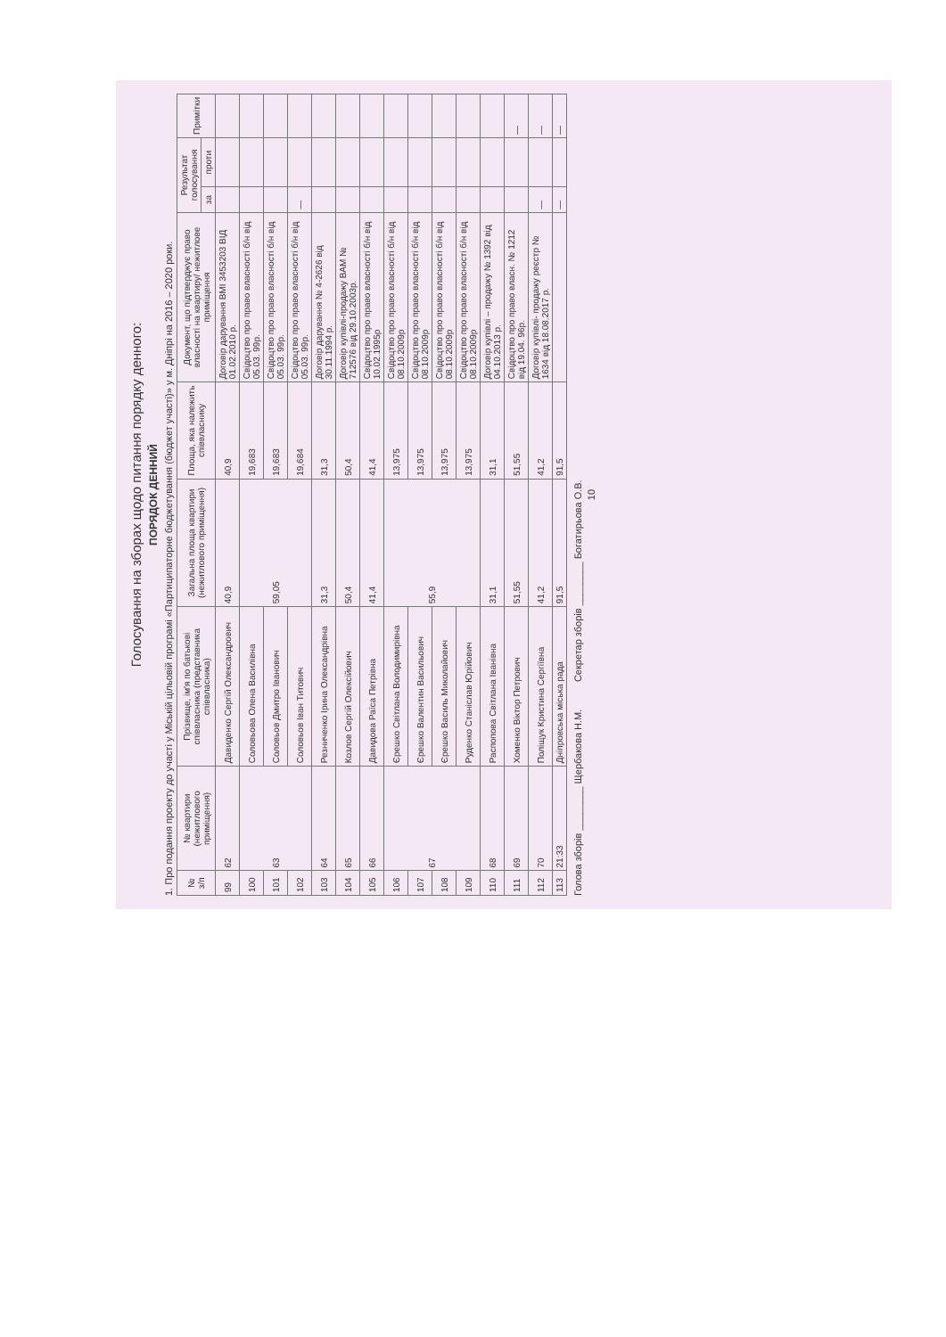Голосування на зборах щодо питання порядку денного:
ПОРЯДОК ДЕННИЙ
1. Про подання проекту до участі у Міській цільовій програмі «Партиципаторне бюджетування (бюджет участі)» у м. Дніпрі на 2016 – 2020 роки.
| № з/п | № квартири (нежитлового приміщення) | Прізвище, ім'я по батькові співвласника (представника співвласника) | Загальна площа квартири (нежитлового приміщення) | Площа, яка належить співвласнику | Документ, що підтверджує право власності на квартиру/ нежитлове приміщення | Результат голосування | | Примітки |
| --- | --- | --- | --- | --- | --- | --- | --- | --- |
| | | | | | | за | проти | |
| 99 | 62 | Давиденко Сергій Олександрович | 40,9 | 40,9 | Договір дарування ВМІ 3453203 ВІД 01.02.2010 р. | | | |
| 100 | 63 | Соловьова Олена Василівна | 59,05 | 19,683 | Свідоцтво про право власності б/н від 05.03. 99р. | | | |
| 101 | | Соловьов Дмитро Іванович | | 19,683 | Свідоцтво про право власності б/н від 05.03. 99р. | | | |
| 102 | | Соловьов Іван Титович | | 19,684 | Свідоцтво про право власності б/н від 05.03. 99р. | — | | |
| 103 | 64 | Резниченко Ірина Олександрівна | 31,3 | 31,3 | Договір дарування № 4-2626 від 30.11.1994 р. | | | |
| 104 | 65 | Козлов Сергій Олексійович | 50,4 | 50,4 | Договір купівлі-продажу ВАМ № 712576 від 29.10.2003р. | | | |
| 105 | 66 | Давидова Раїса Петрівна | 41,4 | 41,4 | Свідоцтво про право власності б/н від 10.02.1995р | | | |
| 106 | 67 | Єрешко Світлана Володимирівна | 55,9 | 13,975 | Свідоцтво про право власності б/н від 08.10.2009р | | | |
| 107 | | Єрешко Валентин Васильович | | 13,975 | Свідоцтво про право власності б/н від 08.10.2009р | | | |
| 108 | | Єрешко Василь Миколайович | | 13,975 | Свідоцтво про право власності б/н від 08.10.2009р | | | |
| 109 | | Руденко Станіслав Юрійович | | 13,975 | Свідоцтво про право власності б/н від 08.10.2009р | | | |
| 110 | 68 | Распопова Світлана Іванівна | 31,1 | 31,1 | Договір купівлі – продажу № 1392 від 04.10.2013 р. | | | |
| 111 | 69 | Хоменко Віктор Петрович | 51,55 | 51,55 | Свідоцтво про право власн. № 1212 від 19.04. 96р. | | | — |
| 112 | 70 | Поліщук Кристина Сергіївна | 41,2 | 41,2 | Договір купівлі- продажу реєстр № 1634 від 18.08.2017 р. | — | | — |
| 113 | 21:33 | Дніпровська міська рада | 91,5 | 91,5 | | — | | — |
Голова зборів ________ Щербакова Н.М. Секретар зборів ________ Богатирьова О.В.
10